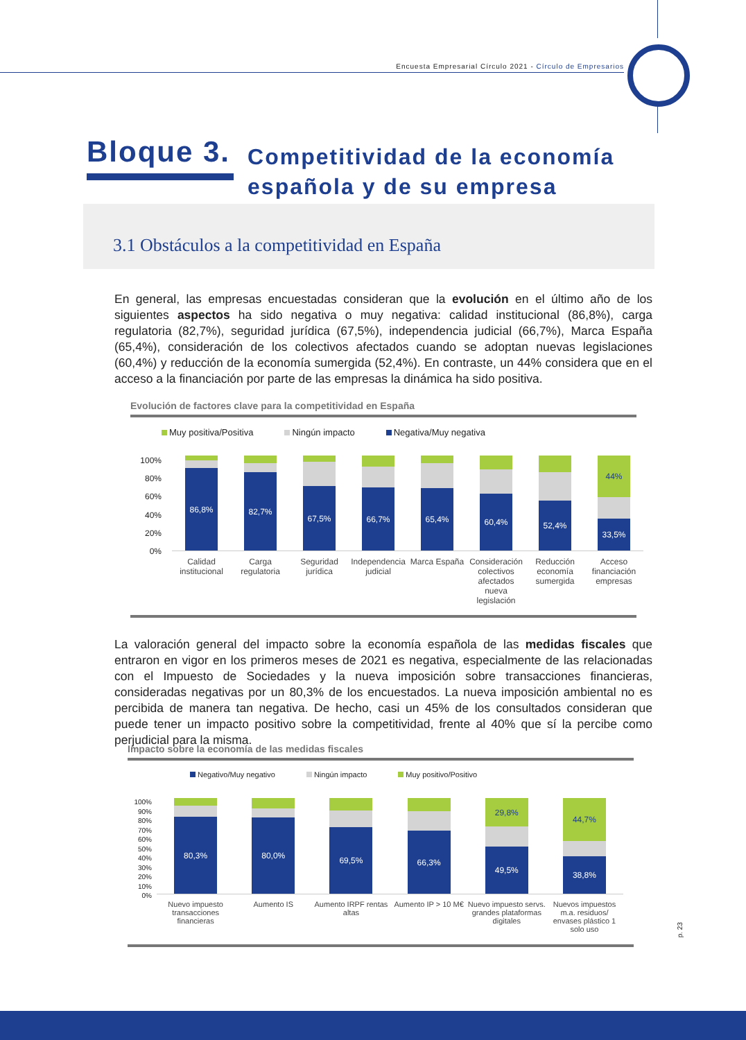Encuesta Empresarial Círculo 2021 - Círculo de Empresarios
Bloque 3.
Competitividad de la economía
española y de su empresa
3.1 Obstáculos a la competitividad en España
En general, las empresas encuestadas consideran que la evolución en el último año de los siguientes aspectos ha sido negativa o muy negativa: calidad institucional (86,8%), carga regulatoria (82,7%), seguridad jurídica (67,5%), independencia judicial (66,7%), Marca España (65,4%), consideración de los colectivos afectados cuando se adoptan nuevas legislaciones (60,4%) y reducción de la economía sumergida (52,4%). En contraste, un 44% considera que en el acceso a la financiación por parte de las empresas la dinámica ha sido positiva.
Evolución de factores clave para la competitividad en España
Muy positiva/Positiva Ningún impacto Negativa/Muy negativa
100%
80%
60%
40%
20%
0%
86,8%
82,7%
67,5%
66,7%
65,4%
60,4%
52,4%
44%
33,5%
Calidad institucional Carga regulatoria Seguridad jurídica Independencia judicial Marca España Consideración colectivos afectados nueva legislación
Reducción economía sumergida Acceso financiación empresas
La valoración general del impacto sobre la economía española de las medidas fiscales que entraron en vigor en los primeros meses de 2021 es negativa, especialmente de las relacionadas con el Impuesto de Sociedades y la nueva imposición sobre transacciones financieras, consideradas negativas por un 80,3% de los encuestados. La nueva imposición ambiental no es percibida de manera tan negativa. De hecho, casi un 45% de los consultados consideran que puede tener un impacto positivo sobre la competitividad, frente al 40% que sí la percibe como perjudicial para la misma.
Impacto sobre la economía de las medidas fiscales
Negativo/Muy negativo Ningún impacto Muy positivo/Positivo
100%
90%
80%
70%
60%
50%
40%
30%
20%
10%
0%
80,3%
80,0%
69,5%
66,3%
29,8%
49,5%
44,7%
38,8%
Nuevo impuesto transacciones financieras
Aumento IS Aumento IRPF rentas altas Aumento IP > 10 M€ Nuevo impuesto servs. grandes plataformas digitales
Nuevos impuestos m.a. residuos/ envases plástico 1 solo uso
p. 23